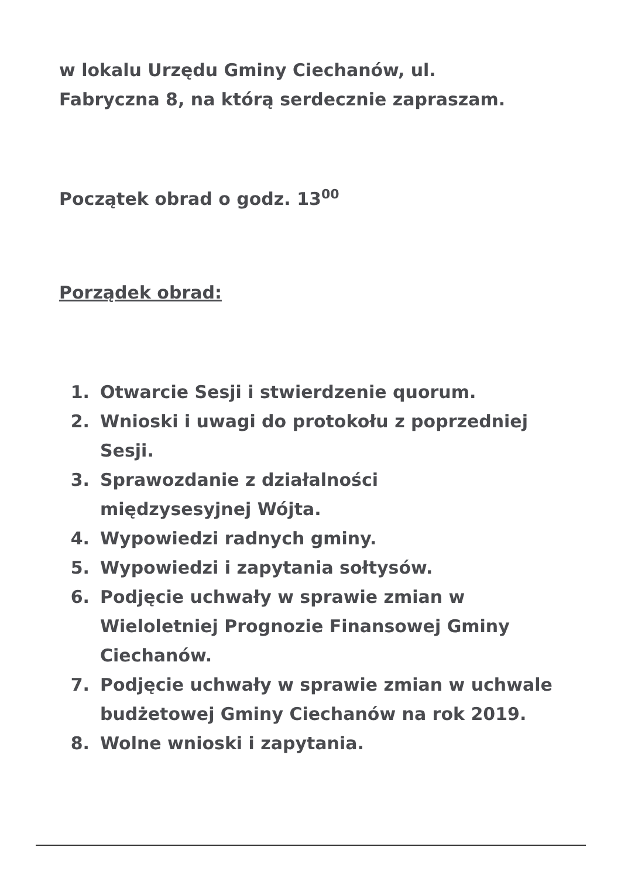w lokalu Urzędu Gminy Ciechanów, ul.
Fabryczna 8, na którą serdecznie zapraszam.
Początek obrad o godz. 13<sup>00</sup>
Porządek obrad:
1. Otwarcie Sesji i stwierdzenie quorum.
2. Wnioski i uwagi do protokołu z poprzedniej Sesji.
3. Sprawozdanie z działalności
międzysesyjnej Wójta.
4. Wypowiedzi radnych gminy.
5. Wypowiedzi i zapytania sołtysów.
6. Podjęcie uchwały w sprawie zmian w Wieloletniej Prognozie Finansowej Gminy Ciechanów.
7. Podjęcie uchwały w sprawie zmian w uchwale budżetowej Gminy Ciechanów na rok 2019.
8. Wolne wnioski i zapytania.